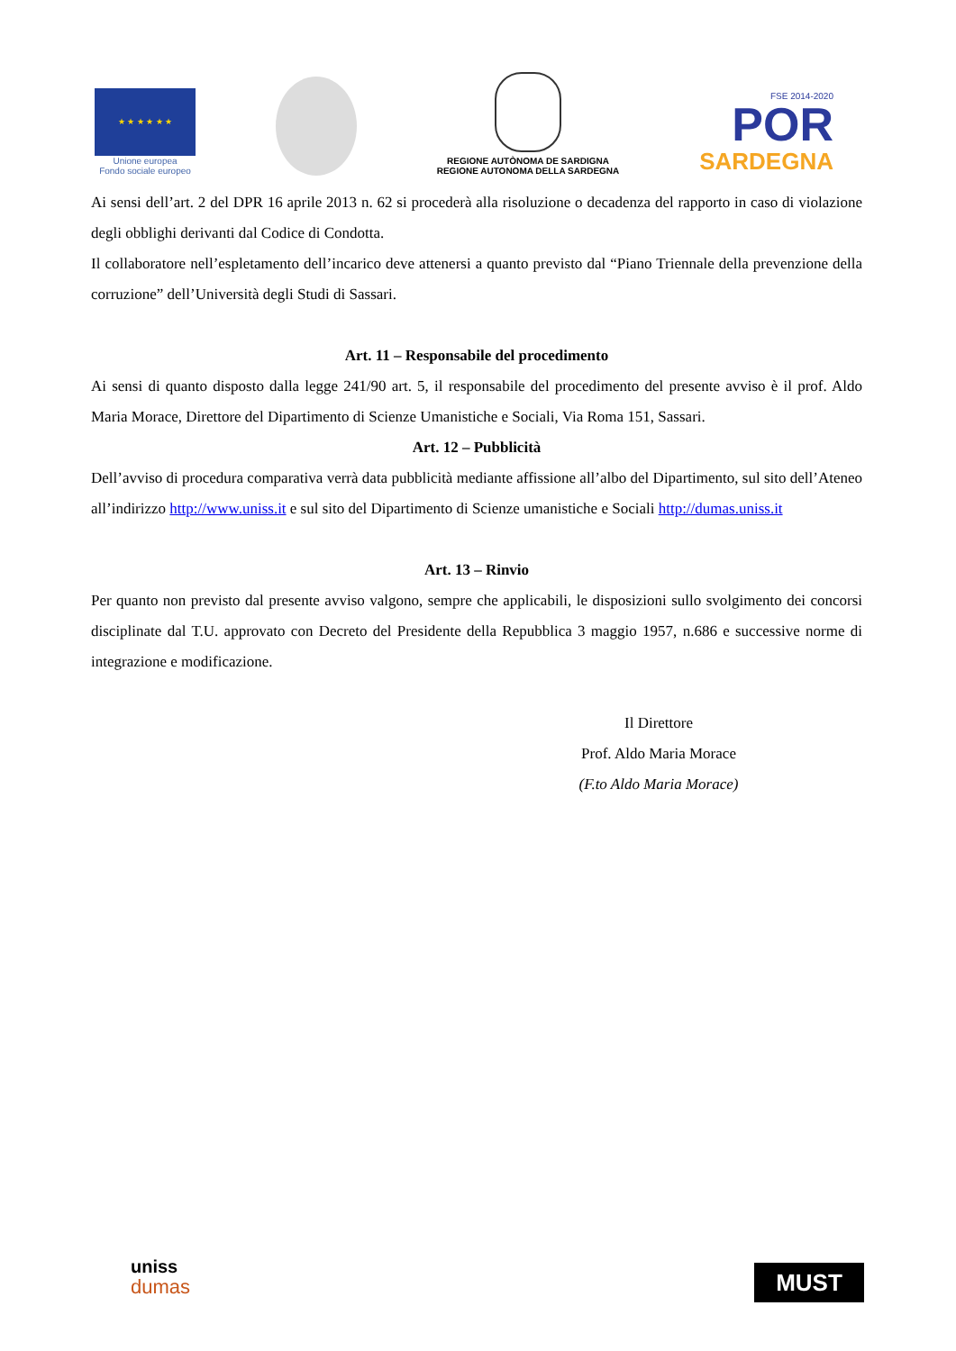★ ★ ★ ★ ★ ★
Unione europea
Fondo sociale europeo
REGIONE AUTÒNOMA DE SARDIGNA
REGIONE AUTONOMA DELLA SARDEGNA
FSE 2014-2020
POR
SARDEGNA
Ai sensi dell’art. 2 del DPR 16 aprile 2013 n. 62 si procederà alla risoluzione o decadenza del rapporto in caso di violazione degli obblighi derivanti dal Codice di Condotta.
Il collaboratore nell’espletamento dell’incarico deve attenersi a quanto previsto dal “Piano Triennale della prevenzione della corruzione” dell’Università degli Studi di Sassari.
Art. 11 – Responsabile del procedimento
Ai sensi di quanto disposto dalla legge 241/90 art. 5, il responsabile del procedimento del presente avviso è il prof. Aldo Maria Morace, Direttore del Dipartimento di Scienze Umanistiche e Sociali, Via Roma 151, Sassari.
Art. 12 – Pubblicità
Dell’avviso di procedura comparativa verrà data pubblicità mediante affissione all’albo del Dipartimento, sul sito dell’Ateneo all’indirizzo http://www.uniss.it e sul sito del Dipartimento di Scienze umanistiche e Sociali http://dumas.uniss.it
Art. 13 – Rinvio
Per quanto non previsto dal presente avviso valgono, sempre che applicabili, le disposizioni sullo svolgimento dei concorsi disciplinate dal T.U. approvato con Decreto del Presidente della Repubblica 3 maggio 1957, n.686 e successive norme di integrazione e modificazione.
Il Direttore
Prof. Aldo Maria Morace
(F.to Aldo Maria Morace)
uniss
dumas
MUST